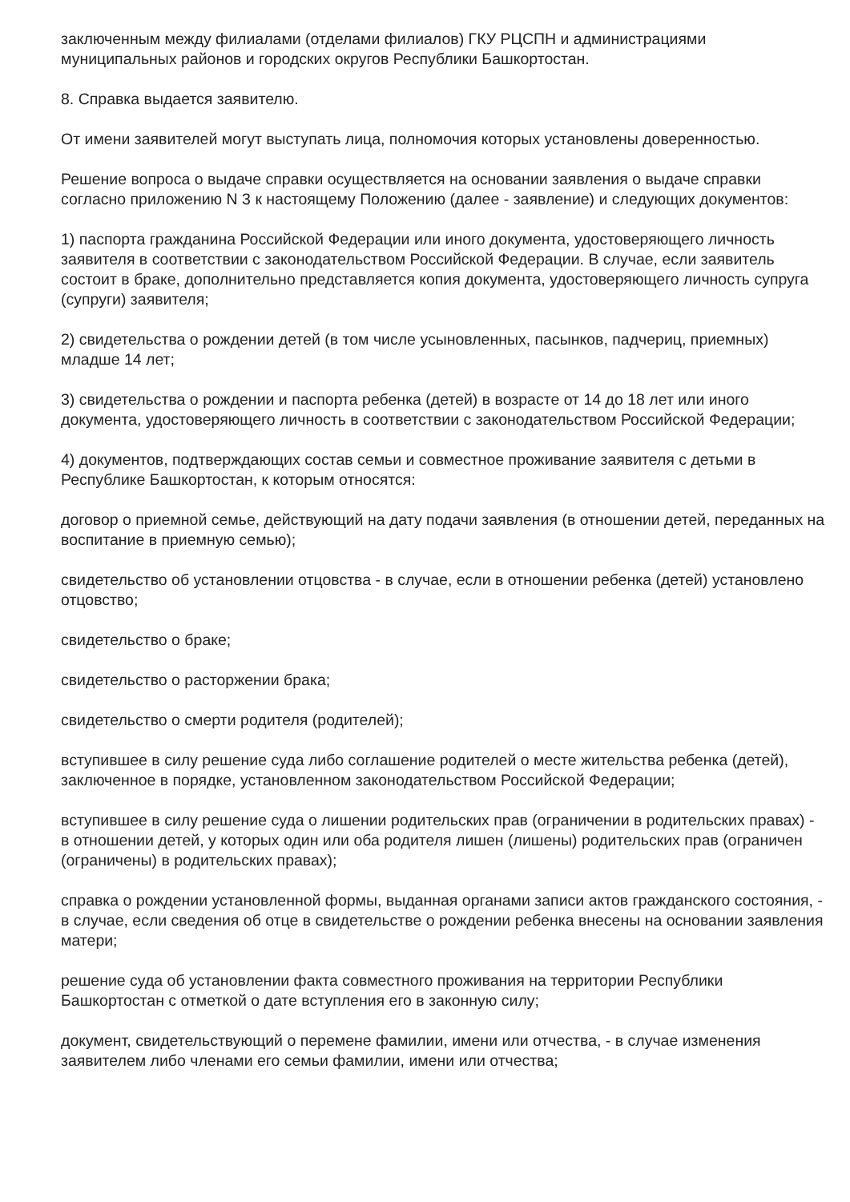заключенным между филиалами (отделами филиалов) ГКУ РЦСПН и администрациями муниципальных районов и городских округов Республики Башкортостан.
8. Справка выдается заявителю.
От имени заявителей могут выступать лица, полномочия которых установлены доверенностью.
Решение вопроса о выдаче справки осуществляется на основании заявления о выдаче справки согласно приложению N 3 к настоящему Положению (далее - заявление) и следующих документов:
1) паспорта гражданина Российской Федерации или иного документа, удостоверяющего личность заявителя в соответствии с законодательством Российской Федерации. В случае, если заявитель состоит в браке, дополнительно представляется копия документа, удостоверяющего личность супруга (супруги) заявителя;
2) свидетельства о рождении детей (в том числе усыновленных, пасынков, падчериц, приемных) младше 14 лет;
3) свидетельства о рождении и паспорта ребенка (детей) в возрасте от 14 до 18 лет или иного документа, удостоверяющего личность в соответствии с законодательством Российской Федерации;
4) документов, подтверждающих состав семьи и совместное проживание заявителя с детьми в Республике Башкортостан, к которым относятся:
договор о приемной семье, действующий на дату подачи заявления (в отношении детей, переданных на воспитание в приемную семью);
свидетельство об установлении отцовства - в случае, если в отношении ребенка (детей) установлено отцовство;
свидетельство о браке;
свидетельство о расторжении брака;
свидетельство о смерти родителя (родителей);
вступившее в силу решение суда либо соглашение родителей о месте жительства ребенка (детей), заключенное в порядке, установленном законодательством Российской Федерации;
вступившее в силу решение суда о лишении родительских прав (ограничении в родительских правах) - в отношении детей, у которых один или оба родителя лишен (лишены) родительских прав (ограничен (ограничены) в родительских правах);
справка о рождении установленной формы, выданная органами записи актов гражданского состояния, - в случае, если сведения об отце в свидетельстве о рождении ребенка внесены на основании заявления матери;
решение суда об установлении факта совместного проживания на территории Республики Башкортостан с отметкой о дате вступления его в законную силу;
документ, свидетельствующий о перемене фамилии, имени или отчества, - в случае изменения заявителем либо членами его семьи фамилии, имени или отчества;